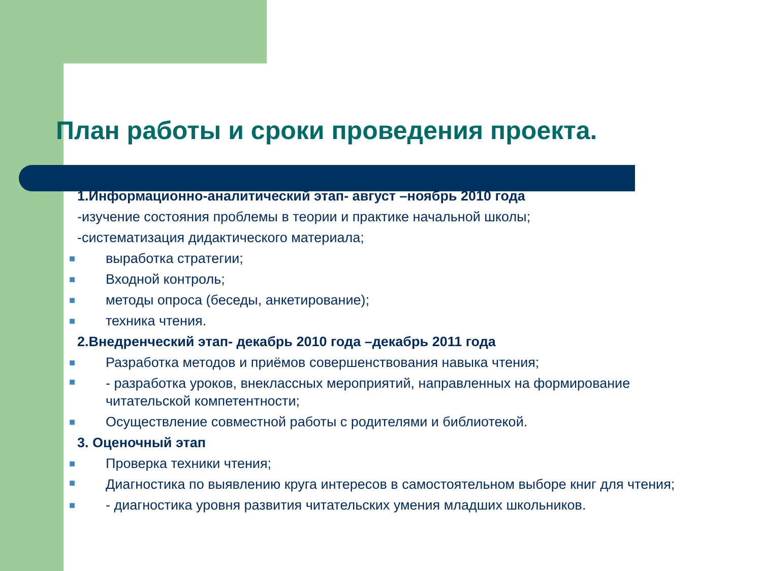План работы и сроки проведения проекта.
1.Информационно-аналитический этап- август –ноябрь 2010 года
-изучение состояния проблемы в теории и практике начальной школы;
-систематизация дидактического материала;
■ выработка стратегии;
■ Входной контроль;
■ методы опроса (беседы, анкетирование);
■ техника чтения.
2.Внедренческий этап- декабрь 2010 года –декабрь 2011 года
■ Разработка методов и приёмов совершенствования навыка чтения;
■ - разработка уроков, внеклассных мероприятий, направленных на формирование читательской компетентности;
■ Осуществление совместной работы с родителями и библиотекой.
3. Оценочный этап
■ Проверка техники чтения;
■ Диагностика по выявлению круга интересов в самостоятельном выборе книг для чтения;
■ - диагностика уровня развития читательских умения младших школьников.